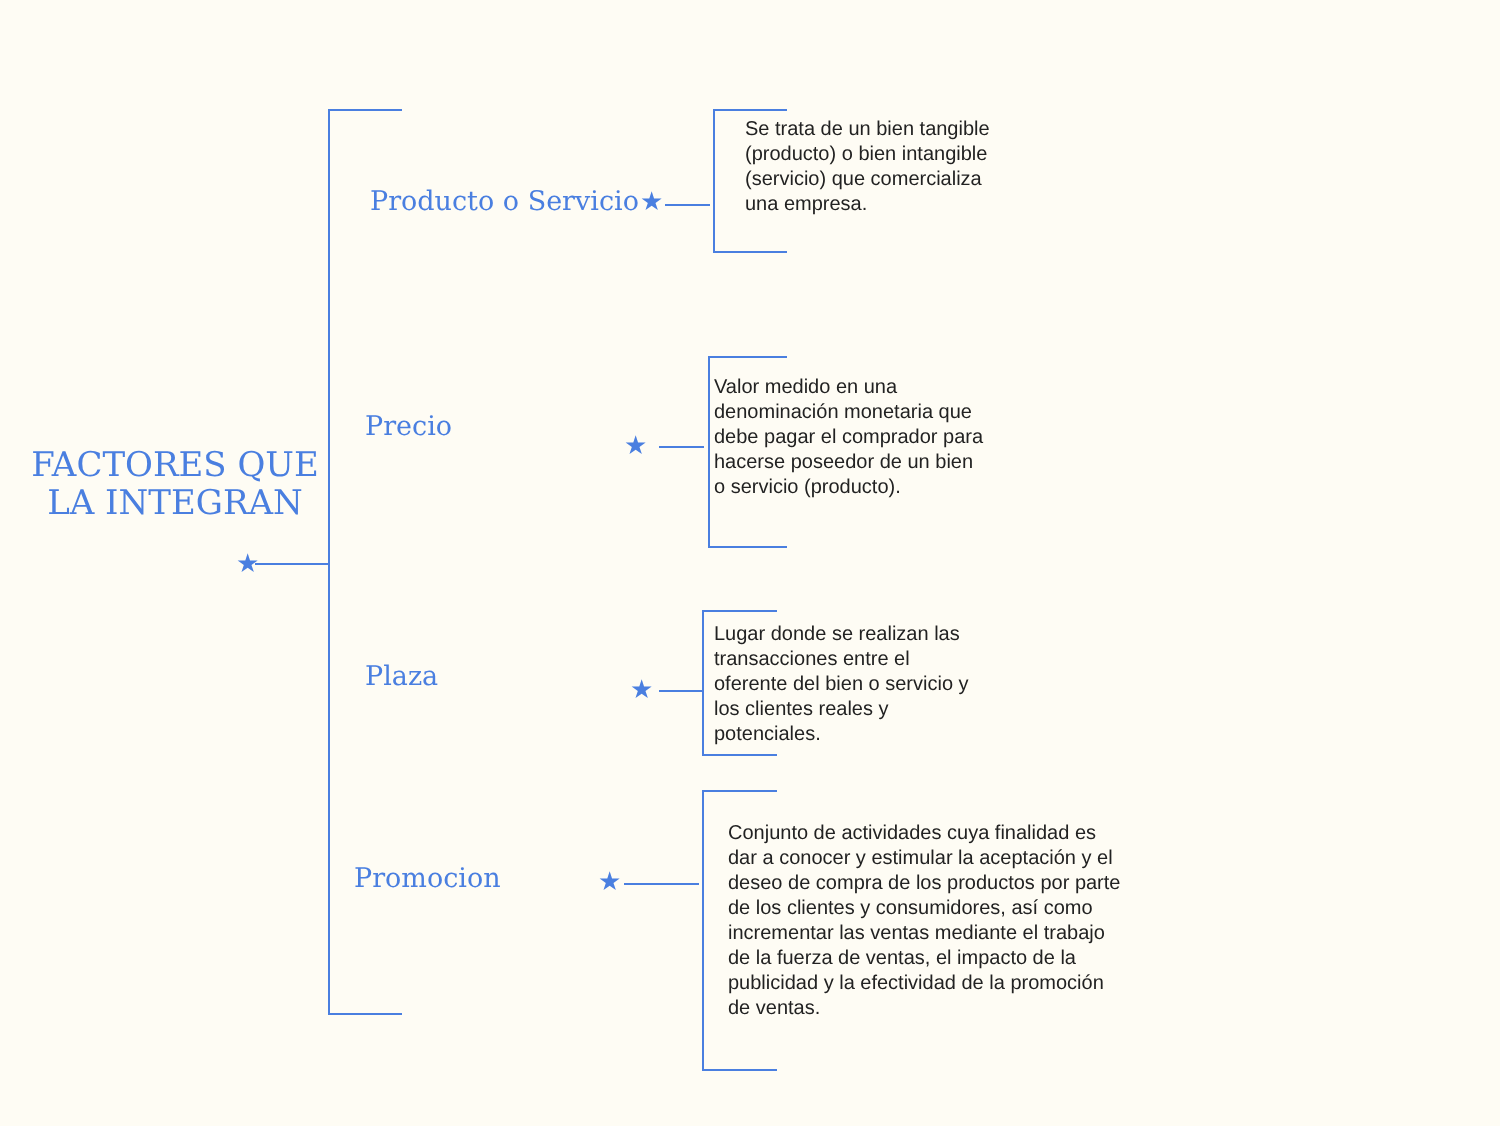★
FACTORES QUE LA INTEGRAN
Producto o Servicio ★
Se trata de un bien tangible (producto) o bien intangible (servicio) que comercializa una empresa.
Precio
★
Valor medido en una denominación monetaria que debe pagar el comprador para hacerse poseedor de un bien o servicio (producto).
Plaza ★
Lugar donde se realizan las transacciones entre el oferente del bien o servicio y los clientes reales y potenciales.
Promocion ★
Conjunto de actividades cuya finalidad es dar a conocer y estimular la aceptación y el deseo de compra de los productos por parte de los clientes y consumidores, así como incrementar las ventas mediante el trabajo de la fuerza de ventas, el impacto de la publicidad y la efectividad de la promoción de ventas.